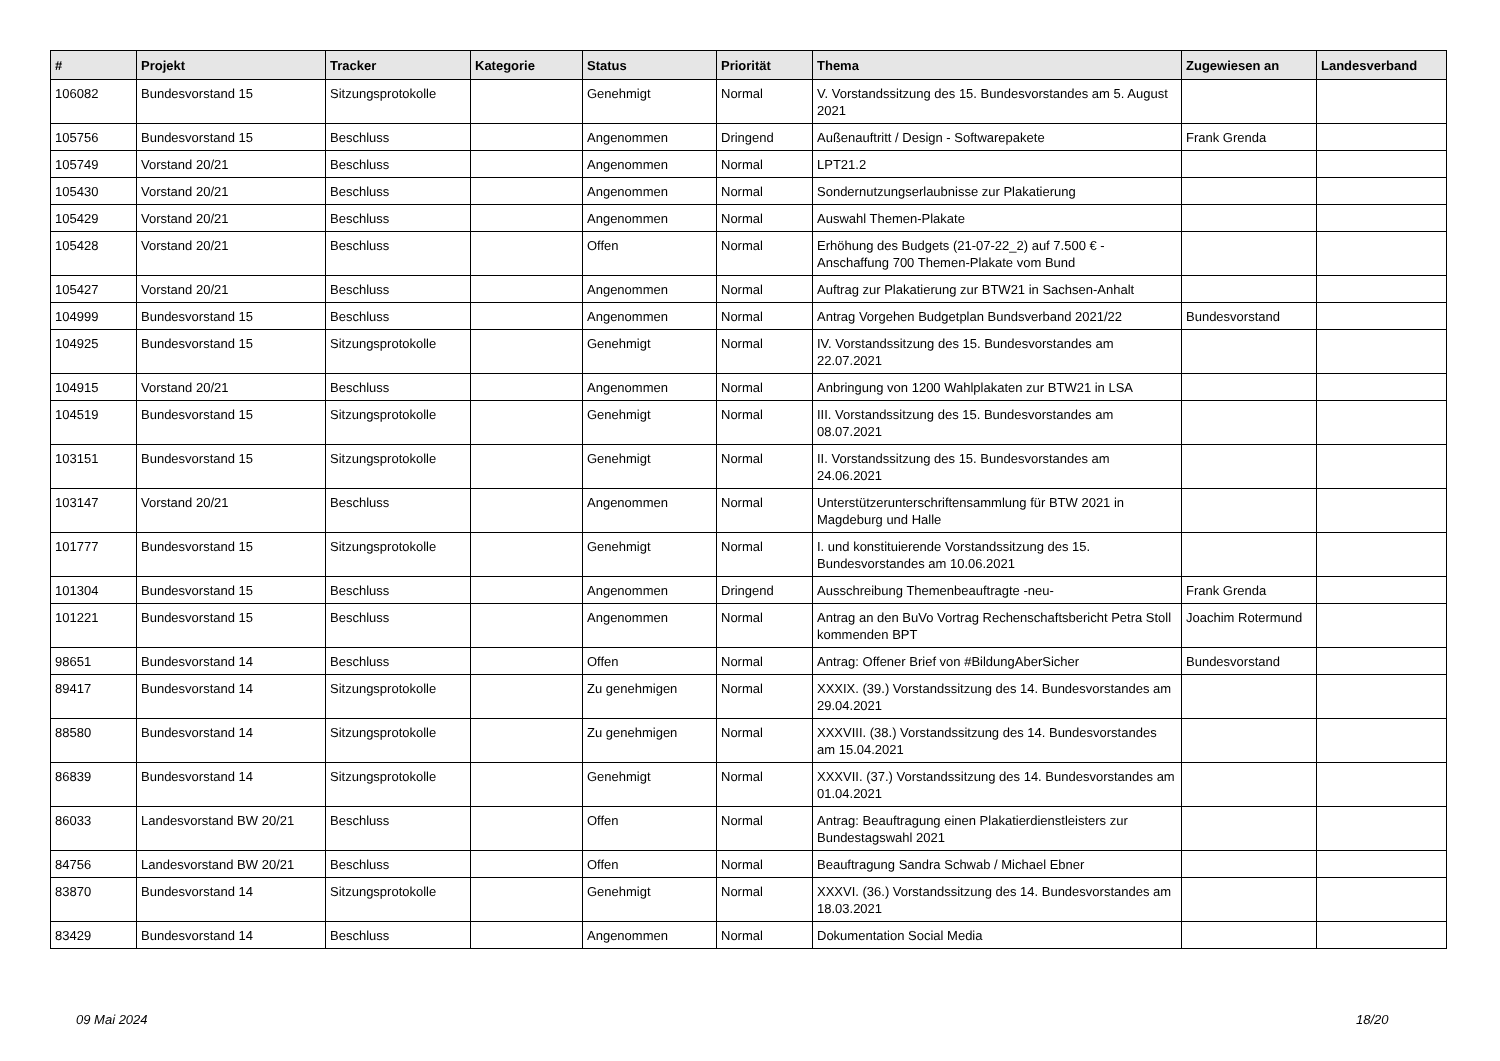| # | Projekt | Tracker | Kategorie | Status | Priorität | Thema | Zugewiesen an | Landesverband |
| --- | --- | --- | --- | --- | --- | --- | --- | --- |
| 106082 | Bundesvorstand 15 | Sitzungsprotokolle | | Genehmigt | Normal | V. Vorstandssitzung des 15. Bundesvorstandes am 5. August 2021 | | |
| 105756 | Bundesvorstand 15 | Beschluss | | Angenommen | Dringend | Außenauftritt / Design - Softwarepakete | Frank Grenda | |
| 105749 | Vorstand 20/21 | Beschluss | | Angenommen | Normal | LPT21.2 | | |
| 105430 | Vorstand 20/21 | Beschluss | | Angenommen | Normal | Sondernutzungserlaubnisse zur Plakatierung | | |
| 105429 | Vorstand 20/21 | Beschluss | | Angenommen | Normal | Auswahl Themen-Plakate | | |
| 105428 | Vorstand 20/21 | Beschluss | | Offen | Normal | Erhöhung des Budgets (21-07-22_2) auf 7.500 € - Anschaffung 700 Themen-Plakate vom Bund | | |
| 105427 | Vorstand 20/21 | Beschluss | | Angenommen | Normal | Auftrag zur Plakatierung zur BTW21 in Sachsen-Anhalt | | |
| 104999 | Bundesvorstand 15 | Beschluss | | Angenommen | Normal | Antrag Vorgehen Budgetplan Bundsverband 2021/22 | Bundesvorstand | |
| 104925 | Bundesvorstand 15 | Sitzungsprotokolle | | Genehmigt | Normal | IV. Vorstandssitzung des 15. Bundesvorstandes am 22.07.2021 | | |
| 104915 | Vorstand 20/21 | Beschluss | | Angenommen | Normal | Anbringung von 1200 Wahlplakaten zur BTW21 in LSA | | |
| 104519 | Bundesvorstand 15 | Sitzungsprotokolle | | Genehmigt | Normal | III. Vorstandssitzung des 15. Bundesvorstandes am 08.07.2021 | | |
| 103151 | Bundesvorstand 15 | Sitzungsprotokolle | | Genehmigt | Normal | II. Vorstandssitzung des 15. Bundesvorstandes am 24.06.2021 | | |
| 103147 | Vorstand 20/21 | Beschluss | | Angenommen | Normal | Unterstützerunterschriftensammlung für BTW 2021 in Magdeburg und Halle | | |
| 101777 | Bundesvorstand 15 | Sitzungsprotokolle | | Genehmigt | Normal | I. und konstituierende Vorstandssitzung des 15. Bundesvorstandes am 10.06.2021 | | |
| 101304 | Bundesvorstand 15 | Beschluss | | Angenommen | Dringend | Ausschreibung Themenbeauftragte -neu- | Frank Grenda | |
| 101221 | Bundesvorstand 15 | Beschluss | | Angenommen | Normal | Antrag an den BuVo Vortrag Rechenschaftsbericht Petra Stoll kommenden BPT | Joachim Rotermund | |
| 98651 | Bundesvorstand 14 | Beschluss | | Offen | Normal | Antrag: Offener Brief von #BildungAberSicher | Bundesvorstand | |
| 89417 | Bundesvorstand 14 | Sitzungsprotokolle | | Zu genehmigen | Normal | XXXIX. (39.) Vorstandssitzung des 14. Bundesvorstandes am 29.04.2021 | | |
| 88580 | Bundesvorstand 14 | Sitzungsprotokolle | | Zu genehmigen | Normal | XXXVIII. (38.) Vorstandssitzung des 14. Bundesvorstandes am 15.04.2021 | | |
| 86839 | Bundesvorstand 14 | Sitzungsprotokolle | | Genehmigt | Normal | XXXVII. (37.) Vorstandssitzung des 14. Bundesvorstandes am 01.04.2021 | | |
| 86033 | Landesvorstand BW 20/21 | Beschluss | | Offen | Normal | Antrag: Beauftragung einen Plakatierdienstleisters zur Bundestagswahl 2021 | | |
| 84756 | Landesvorstand BW 20/21 | Beschluss | | Offen | Normal | Beauftragung Sandra Schwab / Michael Ebner | | |
| 83870 | Bundesvorstand 14 | Sitzungsprotokolle | | Genehmigt | Normal | XXXVI. (36.) Vorstandssitzung des 14. Bundesvorstandes am 18.03.2021 | | |
| 83429 | Bundesvorstand 14 | Beschluss | | Angenommen | Normal | Dokumentation Social Media | | |
09 Mai 2024 18/20